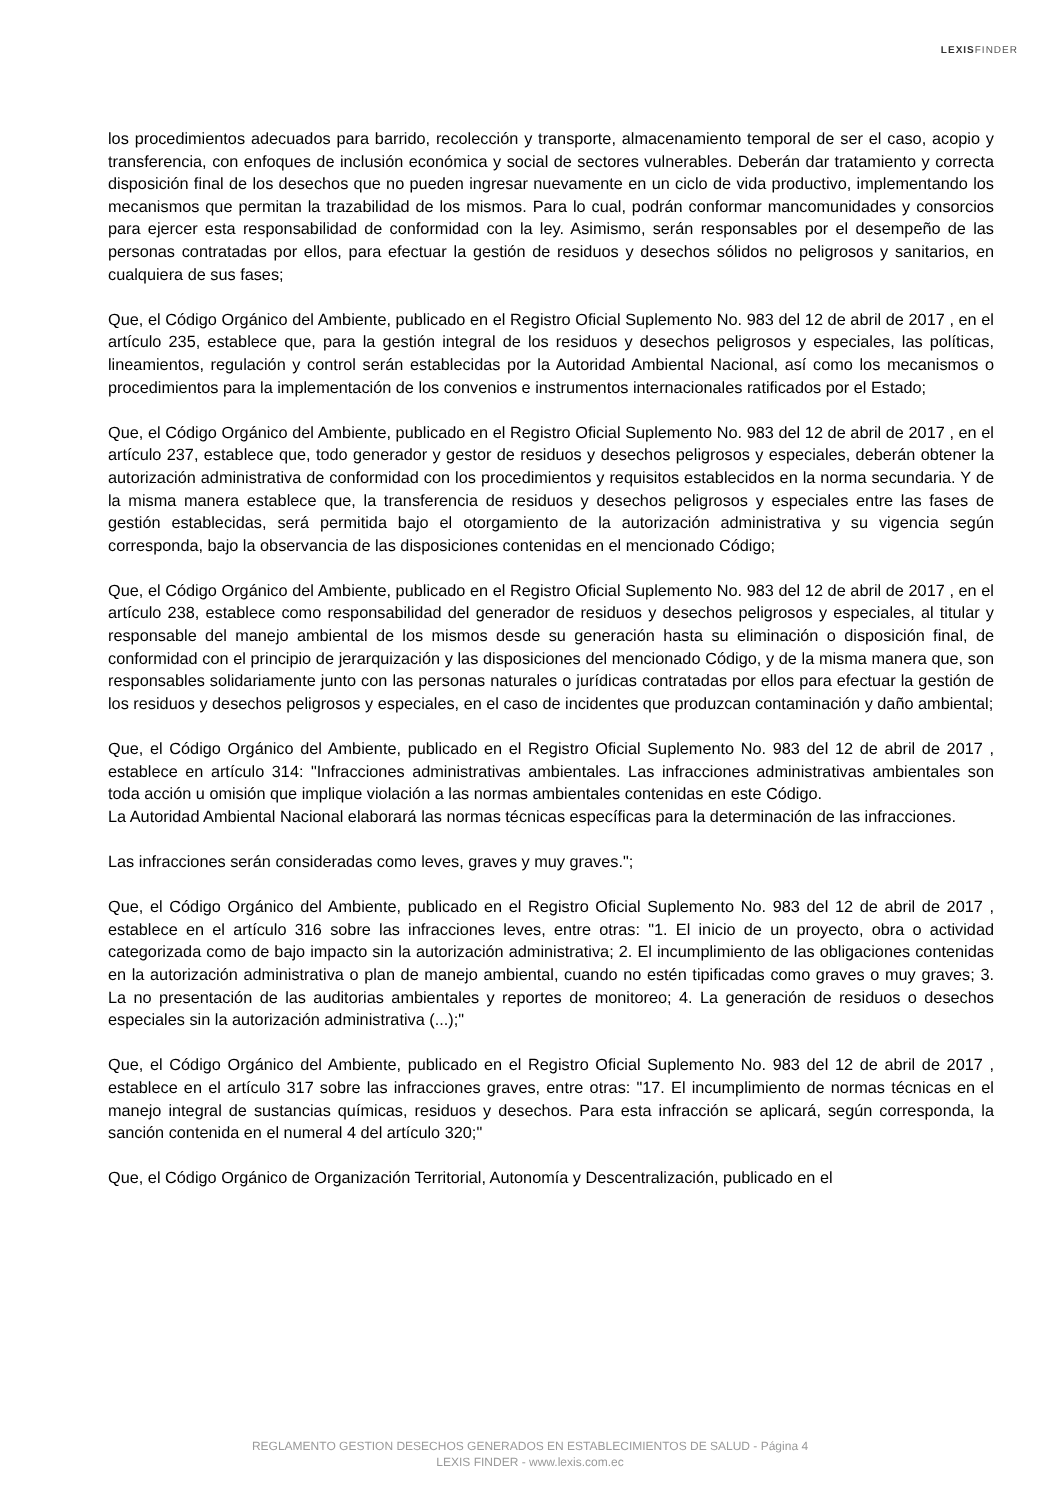LEXISFINDER
los procedimientos adecuados para barrido, recolección y transporte, almacenamiento temporal de ser el caso, acopio y transferencia, con enfoques de inclusión económica y social de sectores vulnerables. Deberán dar tratamiento y correcta disposición final de los desechos que no pueden ingresar nuevamente en un ciclo de vida productivo, implementando los mecanismos que permitan la trazabilidad de los mismos. Para lo cual, podrán conformar mancomunidades y consorcios para ejercer esta responsabilidad de conformidad con la ley. Asimismo, serán responsables por el desempeño de las personas contratadas por ellos, para efectuar la gestión de residuos y desechos sólidos no peligrosos y sanitarios, en cualquiera de sus fases;
Que, el Código Orgánico del Ambiente, publicado en el Registro Oficial Suplemento No. 983 del 12 de abril de 2017 , en el artículo 235, establece que, para la gestión integral de los residuos y desechos peligrosos y especiales, las políticas, lineamientos, regulación y control serán establecidas por la Autoridad Ambiental Nacional, así como los mecanismos o procedimientos para la implementación de los convenios e instrumentos internacionales ratificados por el Estado;
Que, el Código Orgánico del Ambiente, publicado en el Registro Oficial Suplemento No. 983 del 12 de abril de 2017 , en el artículo 237, establece que, todo generador y gestor de residuos y desechos peligrosos y especiales, deberán obtener la autorización administrativa de conformidad con los procedimientos y requisitos establecidos en la norma secundaria. Y de la misma manera establece que, la transferencia de residuos y desechos peligrosos y especiales entre las fases de gestión establecidas, será permitida bajo el otorgamiento de la autorización administrativa y su vigencia según corresponda, bajo la observancia de las disposiciones contenidas en el mencionado Código;
Que, el Código Orgánico del Ambiente, publicado en el Registro Oficial Suplemento No. 983 del 12 de abril de 2017 , en el artículo 238, establece como responsabilidad del generador de residuos y desechos peligrosos y especiales, al titular y responsable del manejo ambiental de los mismos desde su generación hasta su eliminación o disposición final, de conformidad con el principio de jerarquización y las disposiciones del mencionado Código, y de la misma manera que, son responsables solidariamente junto con las personas naturales o jurídicas contratadas por ellos para efectuar la gestión de los residuos y desechos peligrosos y especiales, en el caso de incidentes que produzcan contaminación y daño ambiental;
Que, el Código Orgánico del Ambiente, publicado en el Registro Oficial Suplemento No. 983 del 12 de abril de 2017 , establece en artículo 314: "Infracciones administrativas ambientales. Las infracciones administrativas ambientales son toda acción u omisión que implique violación a las normas ambientales contenidas en este Código.
La Autoridad Ambiental Nacional elaborará las normas técnicas específicas para la determinación de las infracciones.
Las infracciones serán consideradas como leves, graves y muy graves.";
Que, el Código Orgánico del Ambiente, publicado en el Registro Oficial Suplemento No. 983 del 12 de abril de 2017 , establece en el artículo 316 sobre las infracciones leves, entre otras: "1. El inicio de un proyecto, obra o actividad categorizada como de bajo impacto sin la autorización administrativa; 2. El incumplimiento de las obligaciones contenidas en la autorización administrativa o plan de manejo ambiental, cuando no estén tipificadas como graves o muy graves; 3. La no presentación de las auditorias ambientales y reportes de monitoreo; 4. La generación de residuos o desechos especiales sin la autorización administrativa (...);"
Que, el Código Orgánico del Ambiente, publicado en el Registro Oficial Suplemento No. 983 del 12 de abril de 2017 , establece en el artículo 317 sobre las infracciones graves, entre otras: "17. El incumplimiento de normas técnicas en el manejo integral de sustancias químicas, residuos y desechos. Para esta infracción se aplicará, según corresponda, la sanción contenida en el numeral 4 del artículo 320;"
Que, el Código Orgánico de Organización Territorial, Autonomía y Descentralización, publicado en el
REGLAMENTO GESTION DESECHOS GENERADOS EN ESTABLECIMIENTOS DE SALUD - Página 4
LEXIS FINDER - www.lexis.com.ec